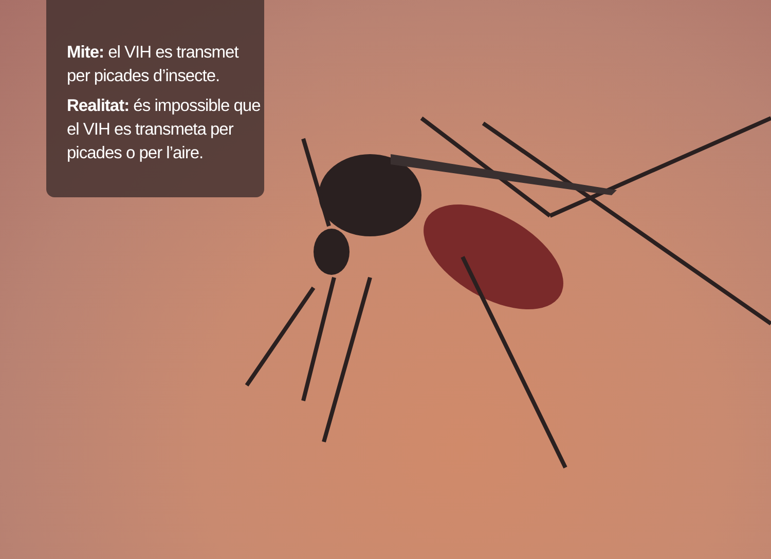Mite: el VIH es transmet per picades d’insecte.
Realitat: és impossible que el VIH es transmeta per picades o per l’aire.